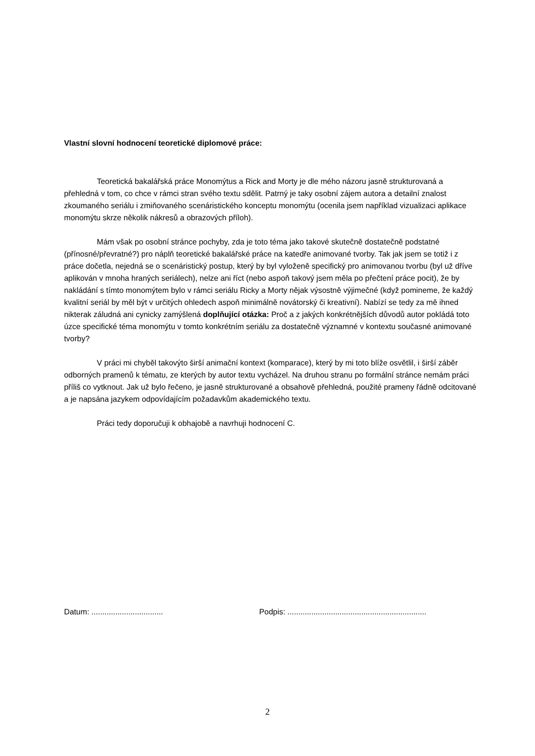Vlastní slovní hodnocení teoretické diplomové práce:
Teoretická bakalářská práce Monomýtus a Rick and Morty je dle mého názoru jasně strukturovaná a přehledná v tom, co chce v rámci stran svého textu sdělit. Patrný je taky osobní zájem autora a detailní znalost zkoumaného seriálu i zmiňovaného scenáristického konceptu monomýtu (ocenila jsem například vizualizaci aplikace monomýtu skrze několik nákresů a obrazových příloh).
Mám však po osobní stránce pochyby, zda je toto téma jako takové skutečně dostatečně podstatné (přínosné/převratné?) pro náplň teoretické bakalářské práce na katedře animované tvorby. Tak jak jsem se totiž i z práce dočetla, nejedná se o scenáristický postup, který by byl vyloženě specifický pro animovanou tvorbu (byl už dříve aplikován v mnoha hraných seriálech), nelze ani říct (nebo aspoň takový jsem měla po přečtení práce pocit), že by nakládání s tímto monomýtem bylo v rámci seriálu Ricky a Morty nějak výsostně výjimečné (když pomineme, že každý kvalitní seriál by měl být v určitých ohledech aspoň minimálně novátorský či kreativní). Nabízí se tedy za mě ihned nikterak záludná ani cynicky zamýšlená doplňující otázka: Proč a z jakých konkrétnějších důvodů autor pokládá toto úzce specifické téma monomýtu v tomto konkrétním seriálu za dostatečně významné v kontextu současné animované tvorby?
V práci mi chyběl takovýto širší animační kontext (komparace), který by mi toto blíže osvětlil, i širší záběr odborných pramenů k tématu, ze kterých by autor textu vycházel. Na druhou stranu po formální stránce nemám práci příliš co vytknout. Jak už bylo řečeno, je jasně strukturované a obsahově přehledná, použité prameny řádně odcitované a je napsána jazykem odpovídajícím požadavkům akademického textu.
Práci tedy doporučuji k obhajobě a navrhuji hodnocení C.
Datum: ................................. Podpis: ................................................................
2